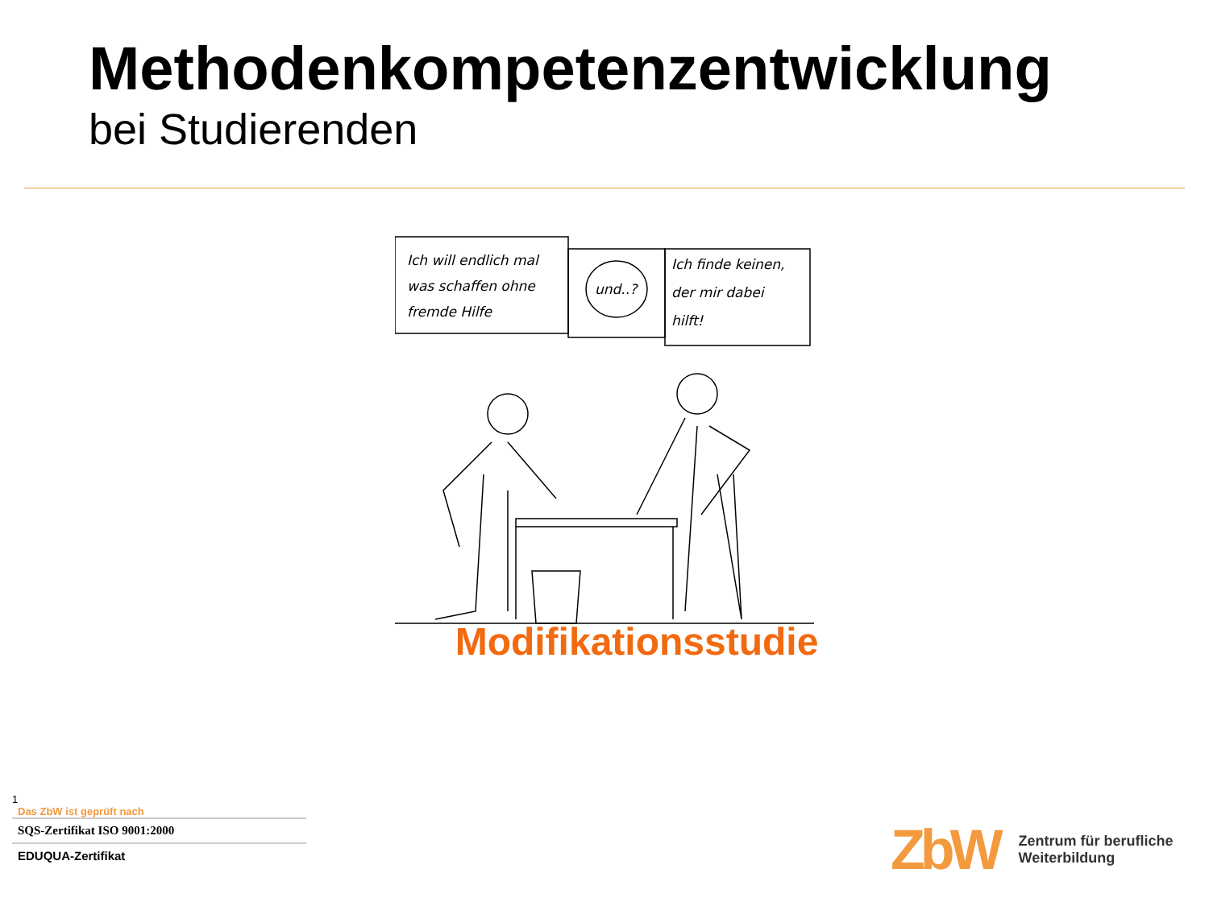Methodenkompetenzentwicklung
bei Studierenden
Ich will endlich mal
was schaffen ohne
fremde Hilfe
und..?
Ich finde keinen,
der mir dabei
hilft!
Modifikationsstudie
1
Das ZbW ist geprüft nach
SQS-Zertifikat ISO 9001:2000
EDUQUA-Zertifikat
ZbW
Zentrum für berufliche
Weiterbildung